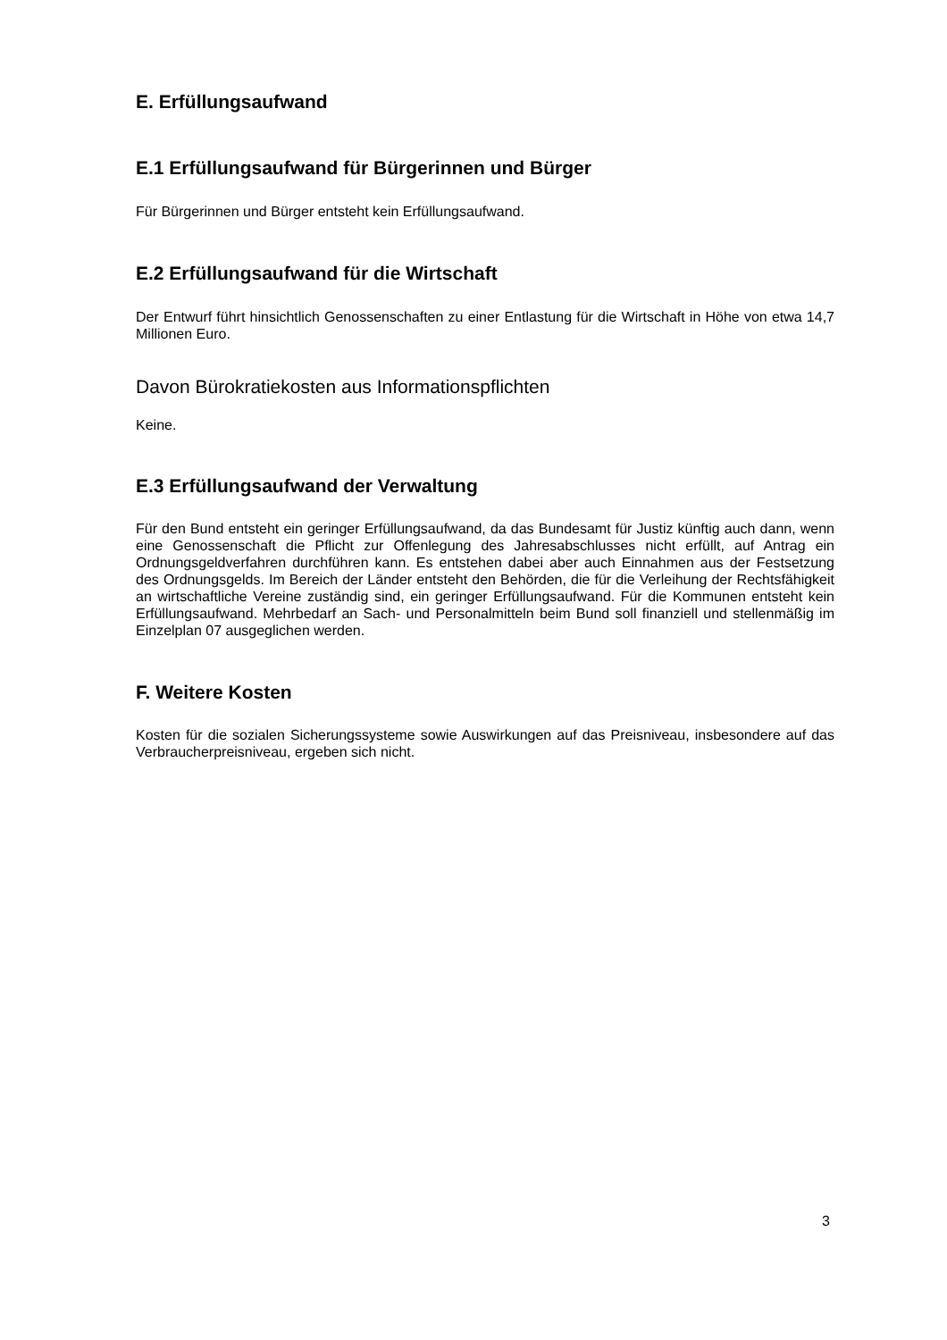E. Erfüllungsaufwand
E.1 Erfüllungsaufwand für Bürgerinnen und Bürger
Für Bürgerinnen und Bürger entsteht kein Erfüllungsaufwand.
E.2 Erfüllungsaufwand für die Wirtschaft
Der Entwurf führt hinsichtlich Genossenschaften zu einer Entlastung für die Wirtschaft in Höhe von etwa 14,7 Millionen Euro.
Davon Bürokratiekosten aus Informationspflichten
Keine.
E.3 Erfüllungsaufwand der Verwaltung
Für den Bund entsteht ein geringer Erfüllungsaufwand, da das Bundesamt für Justiz künftig auch dann, wenn eine Genossenschaft die Pflicht zur Offenlegung des Jahresabschlusses nicht erfüllt, auf Antrag ein Ordnungsgeldverfahren durchführen kann. Es entstehen dabei aber auch Einnahmen aus der Festsetzung des Ordnungsgelds. Im Bereich der Länder entsteht den Behörden, die für die Verleihung der Rechtsfähigkeit an wirtschaftliche Vereine zuständig sind, ein geringer Erfüllungsaufwand. Für die Kommunen entsteht kein Erfüllungsaufwand. Mehrbedarf an Sach- und Personalmitteln beim Bund soll finanziell und stellenmäßig im Einzelplan 07 ausgeglichen werden.
F. Weitere Kosten
Kosten für die sozialen Sicherungssysteme sowie Auswirkungen auf das Preisniveau, insbesondere auf das Verbraucherpreisniveau, ergeben sich nicht.
3